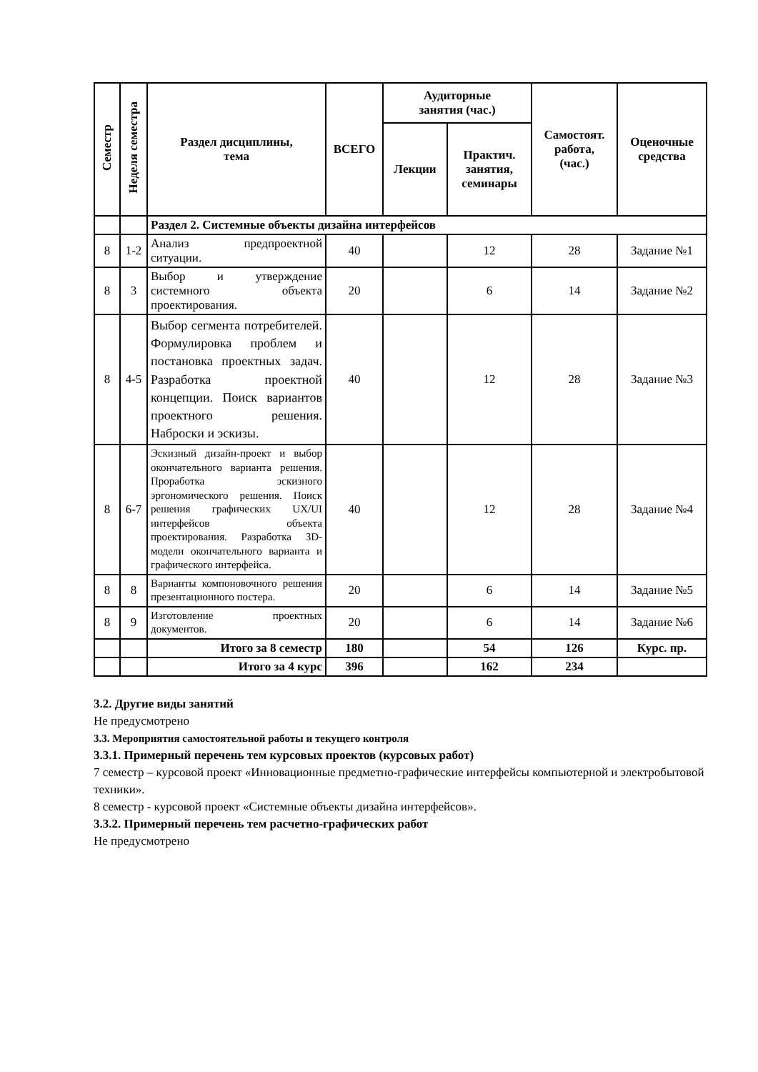| Семестр | Неделя семестра | Раздел дисциплины, тема | ВСЕГО | Аудиторные занятия (час.) | | Самостоят. работа, (час.) | Оценочные средства |
| --- | --- | --- | --- | --- | --- | --- | --- |
| | | | | Лекции | Практич. занятия, семинары | | |
| | | Раздел 2. Системные объекты дизайна интерфейсов | | | | | |
| 8 | 1-2 | Анализ предпроектной ситуации. | 40 | | 12 | 28 | Задание №1 |
| 8 | 3 | Выбор и утверждение системного объекта проектирования. | 20 | | 6 | 14 | Задание №2 |
| 8 | 4-5 | Выбор сегмента потребителей. Формулировка проблем и постановка проектных задач. Разработка проектной концепции. Поиск вариантов проектного решения. Наброски и эскизы. | 40 | | 12 | 28 | Задание №3 |
| 8 | 6-7 | Эскизный дизайн-проект и выбор окончательного варианта решения. Проработка эскизного эргономического решения. Поиск решения графических UX/UI интерфейсов объекта проектирования. Разработка 3D-модели окончательного варианта и графического интерфейса. | 40 | | 12 | 28 | Задание №4 |
| 8 | 8 | Варианты компоновочного решения презентационного постера. | 20 | | 6 | 14 | Задание №5 |
| 8 | 9 | Изготовление проектных документов. | 20 | | 6 | 14 | Задание №6 |
| | | Итого за 8 семестр | 180 | | 54 | 126 | Курс. пр. |
| | | Итого за 4 курс | 396 | | 162 | 234 | |
3.2. Другие виды занятий
Не предусмотрено
3.3. Мероприятия самостоятельной работы и текущего контроля
3.3.1. Примерный перечень тем курсовых проектов (курсовых работ)
7 семестр – курсовой проект «Инновационные предметно-графические интерфейсы компьютерной и электробытовой техники».
8 семестр - курсовой проект «Системные объекты дизайна интерфейсов».
3.3.2. Примерный перечень тем расчетно-графических работ
Не предусмотрено